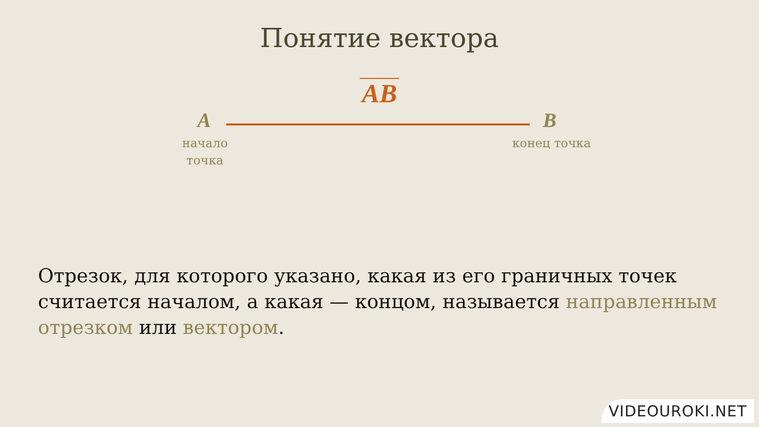Понятие вектора
AB
A B
начало точка
конец точка
Отрезок, для которого указано, какая из его граничных точек считается началом, а какая — концом, называется направленным отрезком или вектором.
VIDEOUROKI.NET